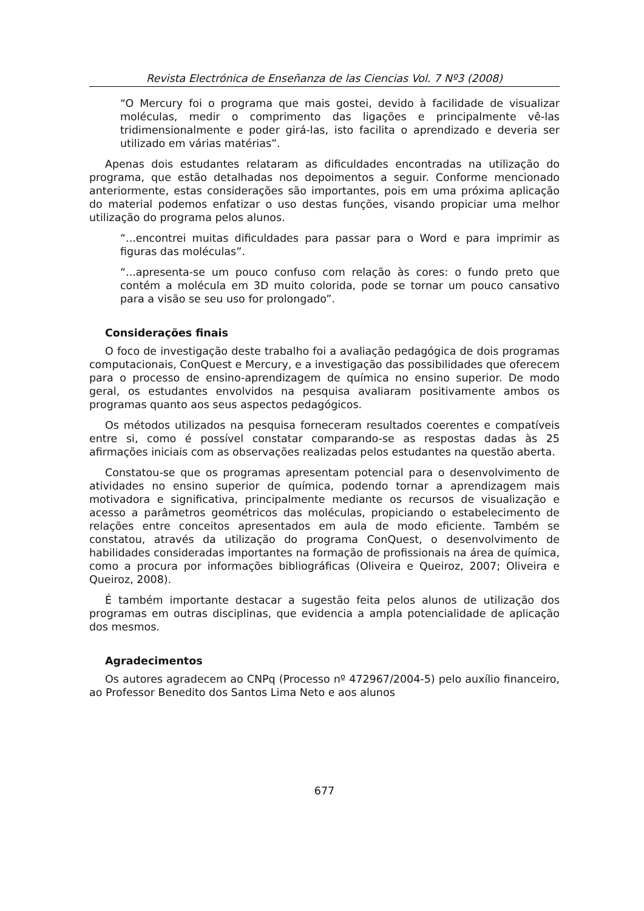Revista Electrónica de Enseñanza de las Ciencias Vol. 7 Nº3 (2008)
“O Mercury foi o programa que mais gostei, devido à facilidade de visualizar moléculas, medir o comprimento das ligações e principalmente vê-las tridimensionalmente e poder girá-las, isto facilita o aprendizado e deveria ser utilizado em várias matérias”.
Apenas dois estudantes relataram as dificuldades encontradas na utilização do programa, que estão detalhadas nos depoimentos a seguir. Conforme mencionado anteriormente, estas considerações são importantes, pois em uma próxima aplicação do material podemos enfatizar o uso destas funções, visando propiciar uma melhor utilização do programa pelos alunos.
“...encontrei muitas dificuldades para passar para o Word e para imprimir as figuras das moléculas”.
“...apresenta-se um pouco confuso com relação às cores: o fundo preto que contém a molécula em 3D muito colorida, pode se tornar um pouco cansativo para a visão se seu uso for prolongado”.
Considerações finais
O foco de investigação deste trabalho foi a avaliação pedagógica de dois programas computacionais, ConQuest e Mercury, e a investigação das possibilidades que oferecem para o processo de ensino-aprendizagem de química no ensino superior. De modo geral, os estudantes envolvidos na pesquisa avaliaram positivamente ambos os programas quanto aos seus aspectos pedagógicos.
Os métodos utilizados na pesquisa forneceram resultados coerentes e compatíveis entre si, como é possível constatar comparando-se as respostas dadas às 25 afirmações iniciais com as observações realizadas pelos estudantes na questão aberta.
Constatou-se que os programas apresentam potencial para o desenvolvimento de atividades no ensino superior de química, podendo tornar a aprendizagem mais motivadora e significativa, principalmente mediante os recursos de visualização e acesso a parâmetros geométricos das moléculas, propiciando o estabelecimento de relações entre conceitos apresentados em aula de modo eficiente. Também se constatou, através da utilização do programa ConQuest, o desenvolvimento de habilidades consideradas importantes na formação de profissionais na área de química, como a procura por informações bibliográficas (Oliveira e Queiroz, 2007; Oliveira e Queiroz, 2008).
É também importante destacar a sugestão feita pelos alunos de utilização dos programas em outras disciplinas, que evidencia a ampla potencialidade de aplicação dos mesmos.
Agradecimentos
Os autores agradecem ao CNPq (Processo nº 472967/2004-5) pelo auxílio financeiro, ao Professor Benedito dos Santos Lima Neto e aos alunos
677